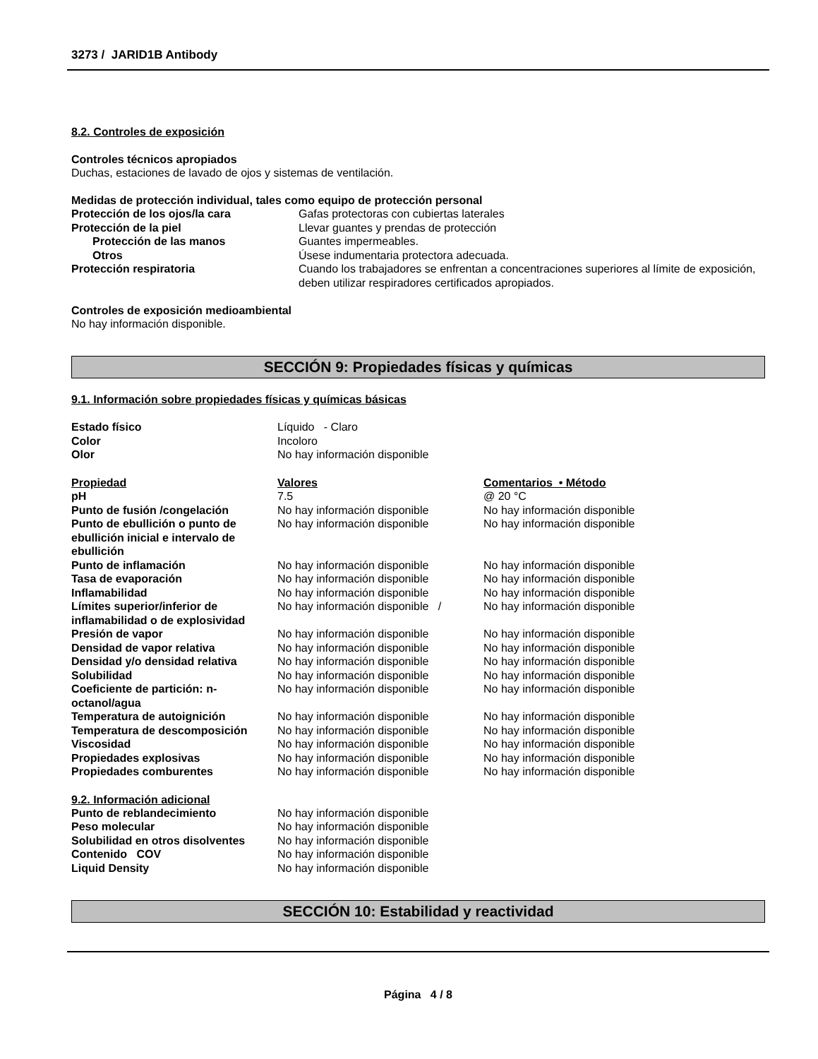3273 / JARID1B Antibody
8.2. Controles de exposición
Controles técnicos apropiados
Duchas, estaciones de lavado de ojos y sistemas de ventilación.
Medidas de protección individual, tales como equipo de protección personal
| Protección de los ojos/la cara | Gafas protectoras con cubiertas laterales |
| Protección de la piel | Llevar guantes y prendas de protección |
| Protección de las manos | Guantes impermeables. |
| Otros | Úsese indumentaria protectora adecuada. |
| Protección respiratoria | Cuando los trabajadores se enfrentan a concentraciones superiores al límite de exposición, deben utilizar respiradores certificados apropiados. |
Controles de exposición medioambiental
No hay información disponible.
SECCIÓN 9: Propiedades físicas y químicas
9.1. Información sobre propiedades físicas y químicas básicas
| Estado físico | Líquido - Claro |
| Color | Incoloro |
| Olor | No hay información disponible |
| Propiedad | Valores | Comentarios • Método |
| --- | --- | --- |
| pH | 7.5 | @ 20 °C |
| Punto de fusión /congelación | No hay información disponible | No hay información disponible |
| Punto de ebullición o punto de ebullición inicial e intervalo de ebullición | No hay información disponible | No hay información disponible |
| Punto de inflamación | No hay información disponible | No hay información disponible |
| Tasa de evaporación | No hay información disponible | No hay información disponible |
| Inflamabilidad | No hay información disponible | No hay información disponible |
| Límites superior/inferior de inflamabilidad o de explosividad | No hay información disponible / | No hay información disponible |
| Presión de vapor | No hay información disponible | No hay información disponible |
| Densidad de vapor relativa | No hay información disponible | No hay información disponible |
| Densidad y/o densidad relativa | No hay información disponible | No hay información disponible |
| Solubilidad | No hay información disponible | No hay información disponible |
| Coeficiente de partición: n-octanol/agua | No hay información disponible | No hay información disponible |
| Temperatura de autoignición | No hay información disponible | No hay información disponible |
| Temperatura de descomposición | No hay información disponible | No hay información disponible |
| Viscosidad | No hay información disponible | No hay información disponible |
| Propiedades explosivas | No hay información disponible | No hay información disponible |
| Propiedades comburentes | No hay información disponible | No hay información disponible |
9.2. Información adicional
| Punto de reblandecimiento | No hay información disponible |
| Peso molecular | No hay información disponible |
| Solubilidad en otros disolventes | No hay información disponible |
| Contenido COV | No hay información disponible |
| Liquid Density | No hay información disponible |
SECCIÓN 10: Estabilidad y reactividad
Página 4 / 8